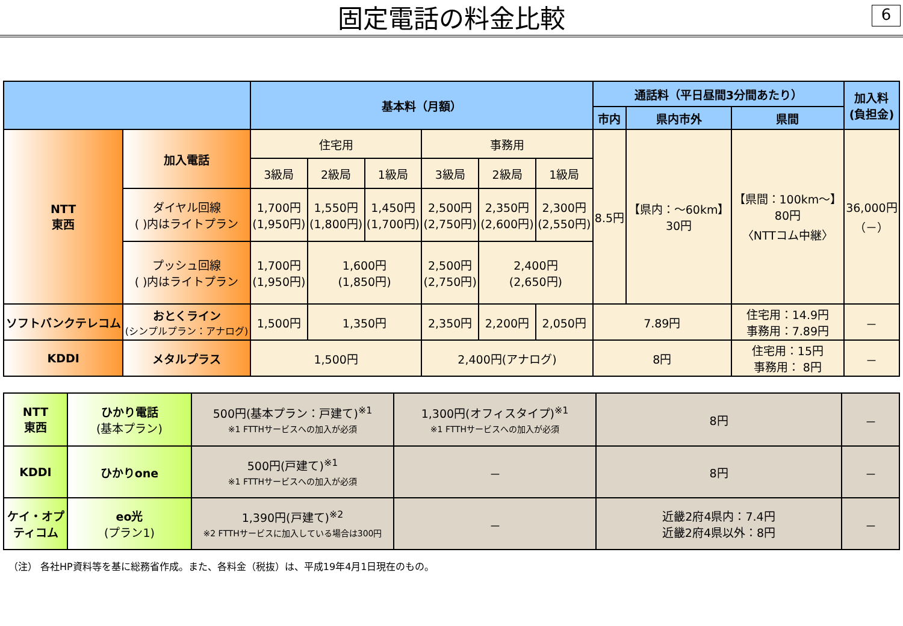固定電話の料金比較
6
| | | 基本料（月額） | | | | | | 通話料（平日昼間3分間あたり） | | | 加入料 (負担金) |
| --- | --- | --- | --- | --- | --- | --- | --- | --- | --- | --- | --- |
| | | | | | | | | 市内 | 県内市外 | 県間 | |
| NTT 東西 | 加入電話 | 住宅用 | | | 事務用 | | | 8.5円 | 【県内：～60km】 30円 | 【県間：100km～】 80円 〈NTTコム中継〉 | 36,000円 （－） |
| | | 3級局 | 2級局 | 1級局 | 3級局 | 2級局 | 1級局 | | | | |
| | ダイヤル回線 ( )内はライトプラン | 1,700円 (1,950円) | 1,550円 (1,800円) | 1,450円 (1,700円) | 2,500円 (2,750円) | 2,350円 (2,600円) | 2,300円 (2,550円) | | | | |
| | プッシュ回線 ( )内はライトプラン | 1,700円 (1,950円) | 1,600円 (1,850円) | | 2,500円 (2,750円) | 2,400円 (2,650円) | | | | | |
| ソフトバンクテレコム | おとくライン (シンプルプラン：アナログ) | 1,500円 | 1,350円 | | 2,350円 | 2,200円 | 2,050円 | 7.89円 | | 住宅用：14.9円 事務用：7.89円 | － |
| KDDI | メタルプラス | 1,500円 | | | 2,400円(アナログ) | | | 8円 | | 住宅用：15円 事務用： 8円 | － |
| NTT 東西 | ひかり電話 (基本プラン) | 500円(基本プラン：戸建て)<sup>※1</sup> ※1 FTTHサービスへの加入が必須 | 1,300円(オフィスタイプ)<sup>※1</sup> ※1 FTTHサービスへの加入が必須 | 8円 | － |
| KDDI | ひかりone | 500円(戸建て)<sup>※1</sup> ※1 FTTHサービスへの加入が必須 | － | 8円 | － |
| ケイ・オプティコム | eo光 (プラン1) | 1,390円(戸建て)<sup>※2</sup> ※2 FTTHサービスに加入している場合は300円 | － | 近畿2府4県内：7.4円 近畿2府4県以外：8円 | － |
（注） 各社HP資料等を基に総務省作成。また、各料金（税抜）は、平成19年4月1日現在のもの。